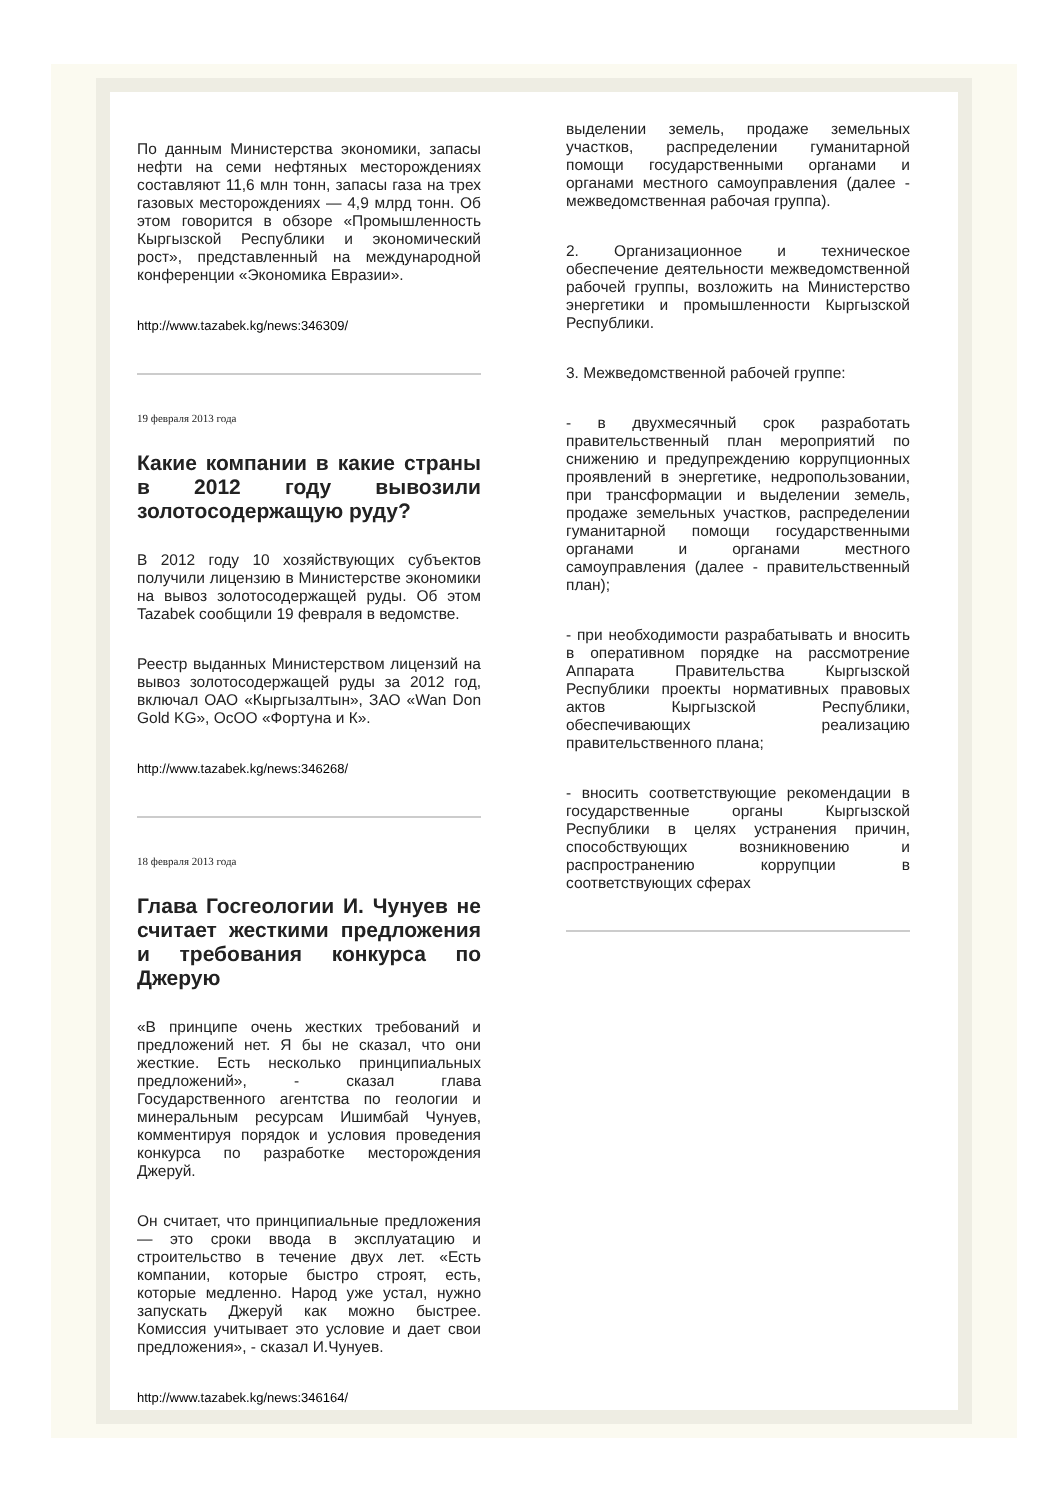По данным Министерства экономики, запасы нефти на семи нефтяных месторождениях составляют 11,6 млн тонн, запасы газа на трех газовых месторождениях — 4,9 млрд тонн. Об этом говорится в обзоре «Промышленность Кыргызской Республики и экономический рост», представленный на международной конференции «Экономика Евразии».
http://www.tazabek.kg/news:346309/
19 февраля 2013 года
Какие компании в какие страны в 2012 году вывозили золотосодержащую руду?
В 2012 году 10 хозяйствующих субъектов получили лицензию в Министерстве экономики на вывоз золотосодержащей руды. Об этом Tazabek сообщили 19 февраля в ведомстве.
Реестр выданных Министерством лицензий на вывоз золотосодержащей руды за 2012 год, включал ОАО «Кыргызалтын», ЗАО «Wan Don Gold KG», ОсОО «Фортуна и К».
http://www.tazabek.kg/news:346268/
18 февраля 2013 года
Глава Госгеологии И. Чунуев не считает жесткими предложения и требования конкурса по Джерую
«В принципе очень жестких требований и предложений нет. Я бы не сказал, что они жесткие. Есть несколько принципиальных предложений», - сказал глава Государственного агентства по геологии и минеральным ресурсам Ишимбай Чунуев, комментируя порядок и условия проведения конкурса по разработке месторождения Джеруй.
Он считает, что принципиальные предложения — это сроки ввода в эксплуатацию и строительство в течение двух лет. «Есть компании, которые быстро строят, есть, которые медленно. Народ уже устал, нужно запускать Джеруй как можно быстрее. Комиссия учитывает это условие и дает свои предложения», - сказал И.Чунуев.
http://www.tazabek.kg/news:346164/
выделении земель, продаже земельных участков, распределении гуманитарной помощи государственными органами и органами местного самоуправления (далее - межведомственная рабочая группа).
2. Организационное и техническое обеспечение деятельности межведомственной рабочей группы, возложить на Министерство энергетики и промышленности Кыргызской Республики.
3. Межведомственной рабочей группе:
- в двухмесячный срок разработать правительственный план мероприятий по снижению и предупреждению коррупционных проявлений в энергетике, недропользовании, при трансформации и выделении земель, продаже земельных участков, распределении гуманитарной помощи государственными органами и органами местного самоуправления (далее - правительственный план);
- при необходимости разрабатывать и вносить в оперативном порядке на рассмотрение Аппарата Правительства Кыргызской Республики проекты нормативных правовых актов Кыргызской Республики, обеспечивающих реализацию правительственного плана;
- вносить соответствующие рекомендации в государственные органы Кыргызской Республики в целях устранения причин, способствующих возникновению и распространению коррупции в соответствующих сферах